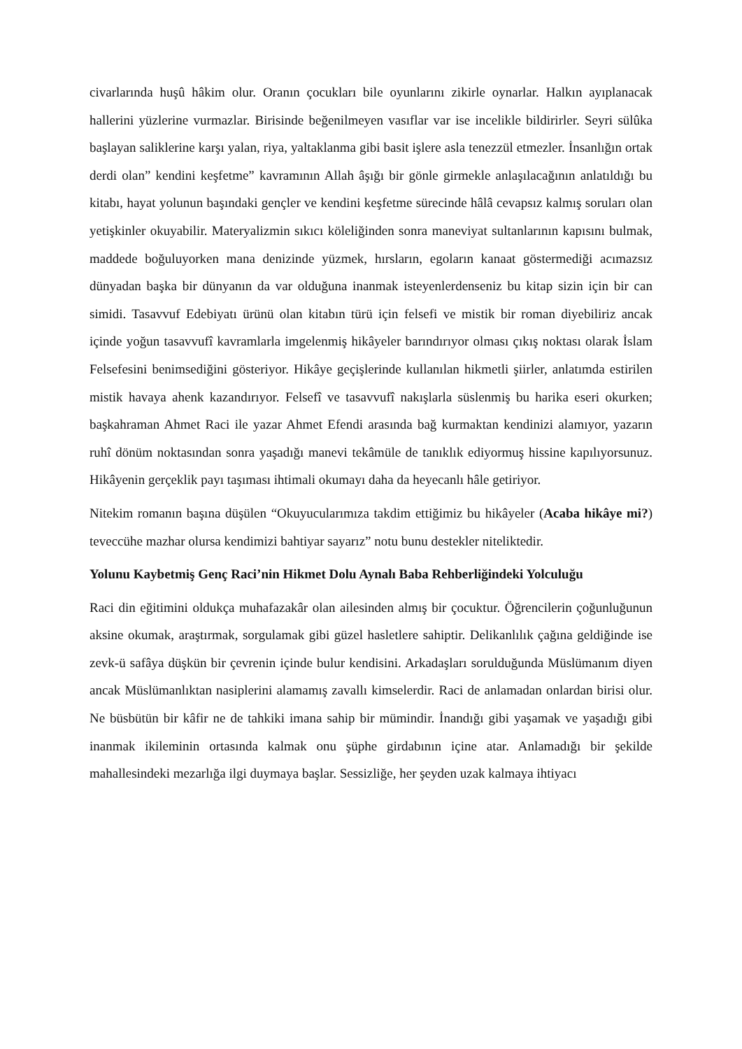civarlarında huşû hâkim olur. Oranın çocukları bile oyunlarını zikirle oynarlar. Halkın ayıplanacak hallerini yüzlerine vurmazlar. Birisinde beğenilmeyen vasıflar var ise incelikle bildirirler. Seyri sülûka başlayan saliklerine karşı yalan, riya, yaltaklanma gibi basit işlere asla tenezzül etmezler. İnsanlığın ortak derdi olan” kendini keşfetme” kavramının Allah âşığı bir gönle girmekle anlaşılacağının anlatıldığı bu kitabı, hayat yolunun başındaki gençler ve kendini keşfetme sürecinde hâlâ cevapsız kalmış soruları olan yetişkinler okuyabilir. Materyalizmin sıkıcı köleliğinden sonra maneviyat sultanlarının kapısını bulmak, maddede boğuluyorken mana denizinde yüzmek, hırsların, egoların kanaat göstermediği acımazsız dünyadan başka bir dünyanın da var olduğuna inanmak isteyenlerdenseniz bu kitap sizin için bir can simidi. Tasavvuf Edebiyatı ürünü olan kitabın türü için felsefi ve mistik bir roman diyebiliriz ancak içinde yoğun tasavvufî kavramlarla imgelenmiş hikâyeler barındırıyor olması çıkış noktası olarak İslam Felsefesini benimsediğini gösteriyor. Hikâye geçişlerinde kullanılan hikmetli şiirler, anlatımda estirilen mistik havaya ahenk kazandırıyor. Felsefî ve tasavvufî nakışlarla süslenmiş bu harika eseri okurken; başkahraman Ahmet Raci ile yazar Ahmet Efendi arasında bağ kurmaktan kendinizi alamıyor, yazarın ruhî dönüm noktasından sonra yaşadığı manevi tekâmüle de tanıklık ediyormuş hissine kapılıyorsunuz. Hikâyenin gerçeklik payı taşıması ihtimali okumayı daha da heyecanlı hâle getiriyor.
Nitekim romanın başına düşülen “Okuyucularımıza takdim ettiğimiz bu hikâyeler (Acaba hikâye mi?) teveccühe mazhar olursa kendimizi bahtiyar sayarız” notu bunu destekler niteliktedir.
Yolunu Kaybetmiş Genç Raci’nin Hikmet Dolu Aynalı Baba Rehberliğindeki Yolculuğu
Raci din eğitimini oldukça muhafazakâr olan ailesinden almış bir çocuktur. Öğrencilerin çoğunluğunun aksine okumak, araştırmak, sorgulamak gibi güzel hasletlere sahiptir. Delikanlılık çağına geldiğinde ise zevk-ü safâya düşkün bir çevrenin içinde bulur kendisini. Arkadaşları sorulduğunda Müslümanım diyen ancak Müslümanlıktan nasiplerini alamamış zavallı kimselerdir. Raci de anlamadan onlardan birisi olur. Ne büsbütün bir kâfir ne de tahkiki imana sahip bir mümindir. İnandığı gibi yaşamak ve yaşadığı gibi inanmak ikileminin ortasında kalmak onu şüphe girdabının içine atar. Anlamadığı bir şekilde mahallesindeki mezarlığa ilgi duymaya başlar. Sessizliğe, her şeyden uzak kalmaya ihtiyacı